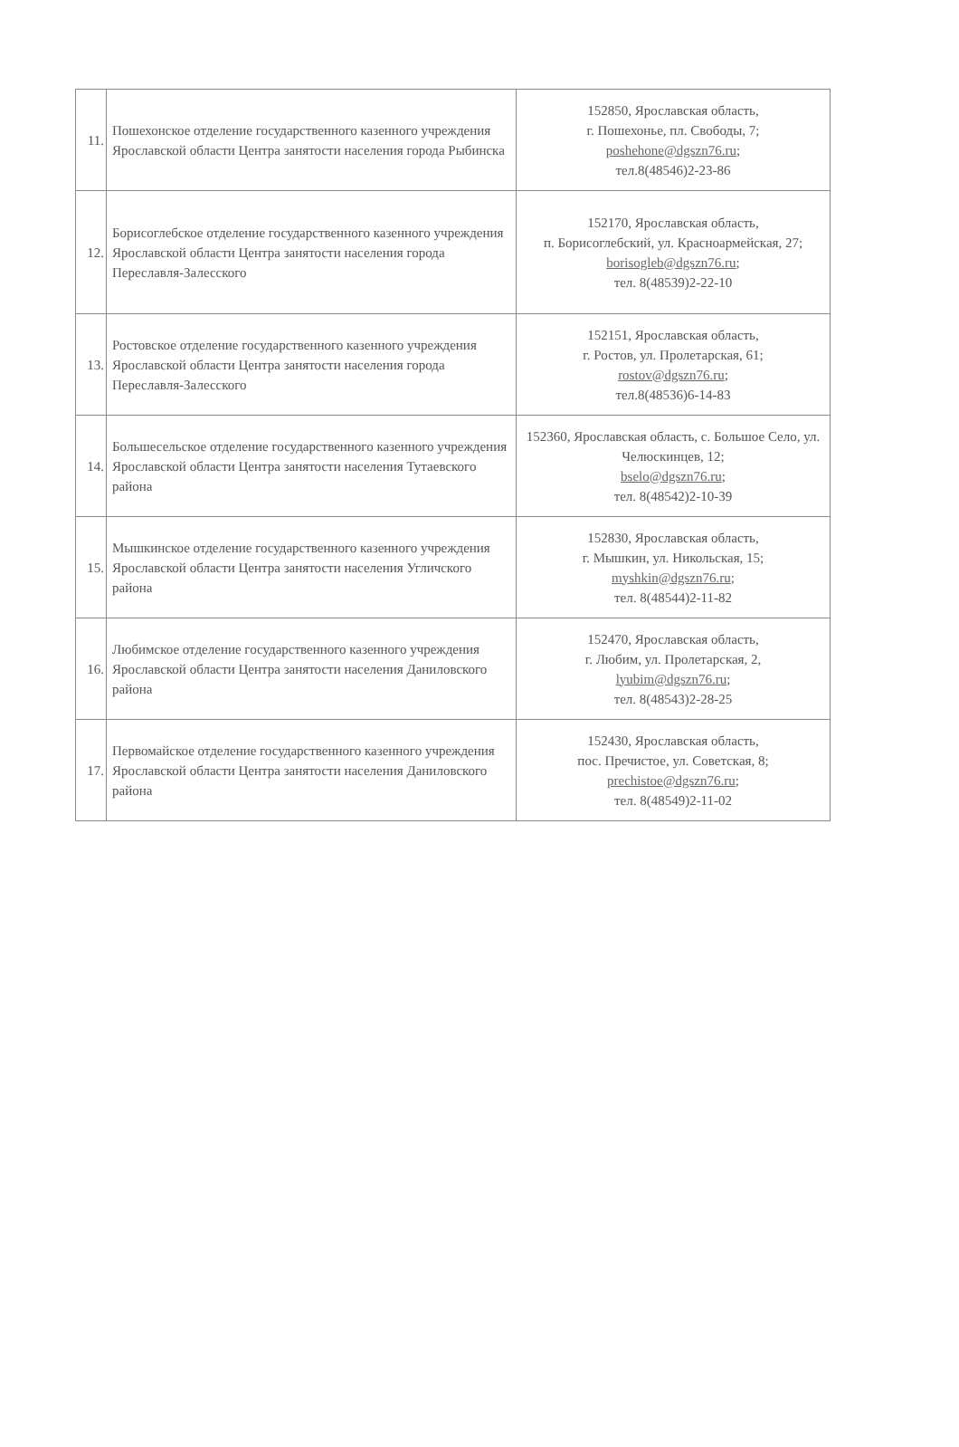| 11. | Пошехонское отделение государственного казенного учреждения Ярославской области Центра занятости населения города Рыбинска | 152850, Ярославская область, г. Пошехонье, пл. Свободы, 7; poshehone@dgszn76.ru ; тел.8(48546)2-23-86 |
| 12. | Борисоглебское отделение государственного казенного учреждения Ярославской области Центра занятости населения города Переславля-Залесского | 152170, Ярославская область, п. Борисоглебский, ул. Красноармейская, 27; borisogleb@dgszn76.ru ; тел. 8(48539)2-22-10 |
| 13. | Ростовское отделение государственного казенного учреждения Ярославской области Центра занятости населения города Переславля-Залесского | 152151, Ярославская область, г. Ростов, ул. Пролетарская, 61; rostov@dgszn76.ru ; тел.8(48536)6-14-83 |
| 14. | Большесельское отделение государственного казенного учреждения Ярославской области Центра занятости населения Тутаевского района | 152360, Ярославская область, с. Большое Село, ул. Челюскинцев, 12; bselo@dgszn76.ru ; тел. 8(48542)2-10-39 |
| 15. | Мышкинское отделение государственного казенного учреждения Ярославской области Центра занятости населения Угличского района | 152830, Ярославская область, г. Мышкин, ул. Никольская, 15; myshkin@dgszn76.ru ; тел. 8(48544)2-11-82 |
| 16. | Любимское отделение государственного казенного учреждения Ярославской области Центра занятости населения Даниловского района | 152470, Ярославская область, г. Любим, ул. Пролетарская, 2, lyubim@dgszn76.ru ; тел. 8(48543)2-28-25 |
| 17. | Первомайское отделение государственного казенного учреждения Ярославской области Центра занятости населения Даниловского района | 152430, Ярославская область, пос. Пречистое, ул. Советская, 8; prechistoe@dgszn76.ru ; тел. 8(48549)2-11-02 |